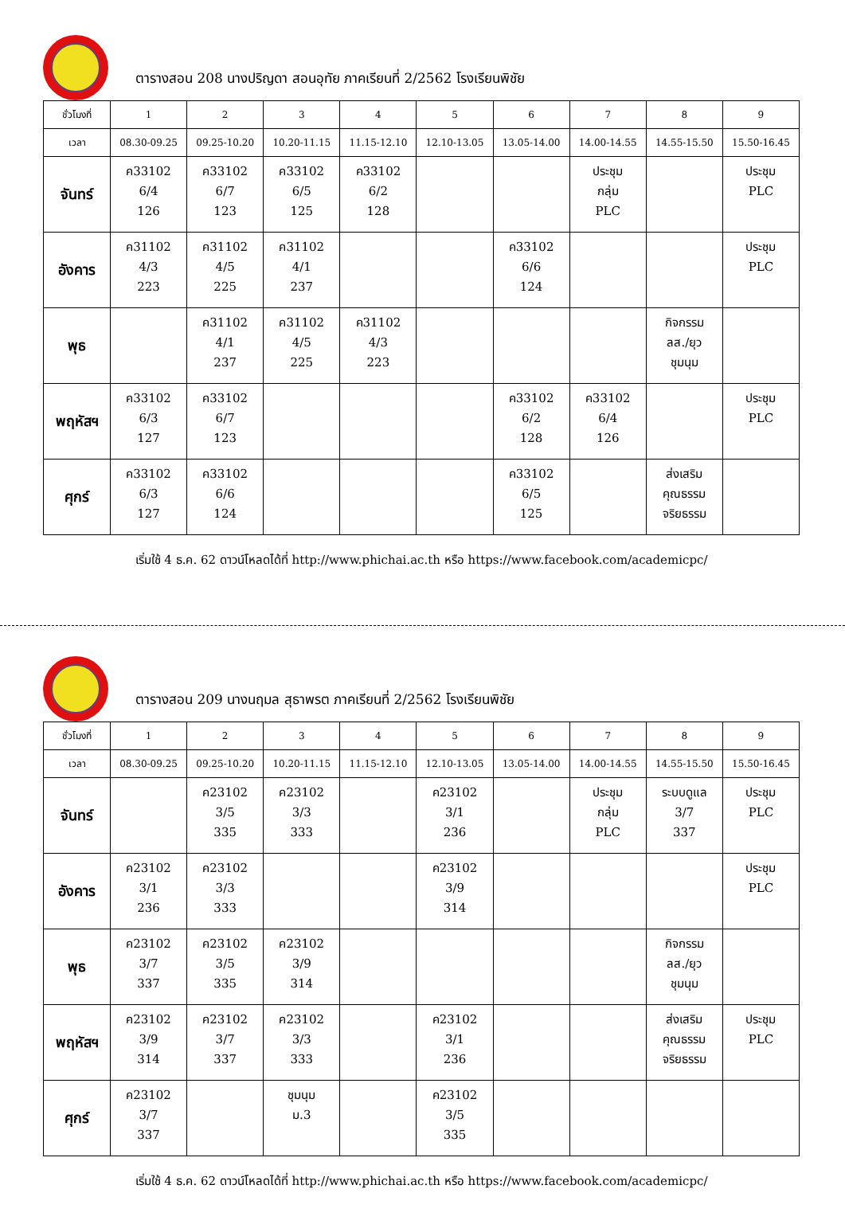ตารางสอน 208 นางปริญดา สอนอุทัย ภาคเรียนที่ 2/2562 โรงเรียนพิชัย
| ชั่วโมงที่ | 1 | 2 | 3 | 4 | 5 | 6 | 7 | 8 | 9 |
| --- | --- | --- | --- | --- | --- | --- | --- | --- | --- |
| เวลา | 08.30-09.25 | 09.25-10.20 | 10.20-11.15 | 11.15-12.10 | 12.10-13.05 | 13.05-14.00 | 14.00-14.55 | 14.55-15.50 | 15.50-16.45 |
| จันทร์ | ค33102 6/4 126 | ค33102 6/7 123 | ค33102 6/5 125 | ค33102 6/2 128 | | | ประชุม กลุ่ม PLC | | ประชุม PLC |
| อังคาร | ค31102 4/3 223 | ค31102 4/5 225 | ค31102 4/1 237 | | | ค33102 6/6 124 | | | ประชุม PLC |
| พุธ | | ค31102 4/1 237 | ค31102 4/5 225 | ค31102 4/3 223 | | | | กิจกรรม ลส./ยุว ชุมนุม | |
| พฤหัสฯ | ค33102 6/3 127 | ค33102 6/7 123 | | | | ค33102 6/2 128 | ค33102 6/4 126 | | ประชุม PLC |
| ศุกร์ | ค33102 6/3 127 | ค33102 6/6 124 | | | | ค33102 6/5 125 | | ส่งเสริม คุณธรรม จริยธรรม | |
เริ่มใช้ 4 ธ.ค. 62 ดาวน์โหลดได้ที่ http://www.phichai.ac.th หรือ https://www.facebook.com/academicpc/
ตารางสอน 209 นางนฤมล สุธาพรต ภาคเรียนที่ 2/2562 โรงเรียนพิชัย
| ชั่วโมงที่ | 1 | 2 | 3 | 4 | 5 | 6 | 7 | 8 | 9 |
| --- | --- | --- | --- | --- | --- | --- | --- | --- | --- |
| เวลา | 08.30-09.25 | 09.25-10.20 | 10.20-11.15 | 11.15-12.10 | 12.10-13.05 | 13.05-14.00 | 14.00-14.55 | 14.55-15.50 | 15.50-16.45 |
| จันทร์ | | ค23102 3/5 335 | ค23102 3/3 333 | | ค23102 3/1 236 | | ประชุม กลุ่ม PLC | ระบบดูแล 3/7 337 | ประชุม PLC |
| อังคาร | ค23102 3/1 236 | ค23102 3/3 333 | | | ค23102 3/9 314 | | | | ประชุม PLC |
| พุธ | ค23102 3/7 337 | ค23102 3/5 335 | ค23102 3/9 314 | | | | | กิจกรรม ลส./ยุว ชุมนุม | |
| พฤหัสฯ | ค23102 3/9 314 | ค23102 3/7 337 | ค23102 3/3 333 | | ค23102 3/1 236 | | | ส่งเสริม คุณธรรม จริยธรรม | ประชุม PLC |
| ศุกร์ | ค23102 3/7 337 | | ชุมนุม ม.3 | | ค23102 3/5 335 | | | | |
เริ่มใช้ 4 ธ.ค. 62 ดาวน์โหลดได้ที่ http://www.phichai.ac.th หรือ https://www.facebook.com/academicpc/